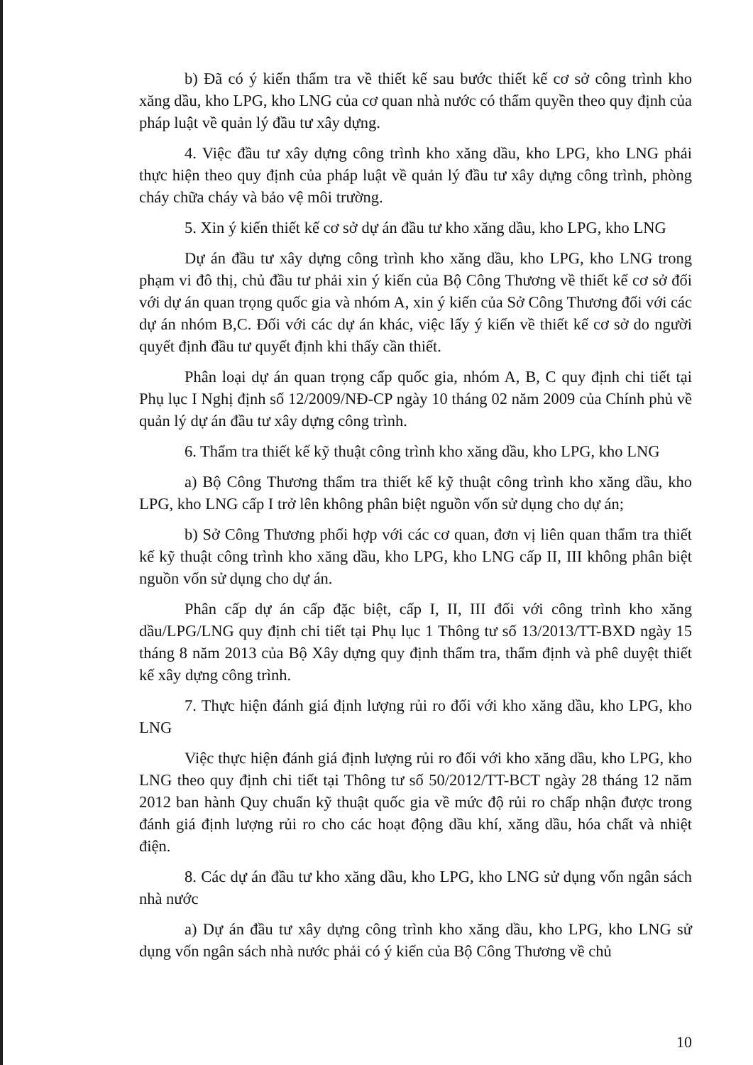b) Đã có ý kiến thẩm tra về thiết kế sau bước thiết kế cơ sở công trình kho xăng dầu, kho LPG, kho LNG của cơ quan nhà nước có thẩm quyền theo quy định của pháp luật về quản lý đầu tư xây dựng.
4. Việc đầu tư xây dựng công trình kho xăng dầu, kho LPG, kho LNG phải thực hiện theo quy định của pháp luật về quản lý đầu tư xây dựng công trình, phòng cháy chữa cháy và bảo vệ môi trường.
5. Xin ý kiến thiết kế cơ sở dự án đầu tư kho xăng dầu, kho LPG, kho LNG
Dự án đầu tư xây dựng công trình kho xăng dầu, kho LPG, kho LNG trong phạm vi đô thị, chủ đầu tư phải xin ý kiến của Bộ Công Thương về thiết kế cơ sở đối với dự án quan trọng quốc gia và nhóm A, xin ý kiến của Sở Công Thương đối với các dự án nhóm B,C. Đối với các dự án khác, việc lấy ý kiến về thiết kế cơ sở do người quyết định đầu tư quyết định khi thấy cần thiết.
Phân loại dự án quan trọng cấp quốc gia, nhóm A, B, C quy định chi tiết tại Phụ lục I Nghị định số 12/2009/NĐ-CP ngày 10 tháng 02 năm 2009 của Chính phủ về quản lý dự án đầu tư xây dựng công trình.
6. Thẩm tra thiết kế kỹ thuật công trình kho xăng dầu, kho LPG, kho LNG
a) Bộ Công Thương thẩm tra thiết kế kỹ thuật công trình kho xăng dầu, kho LPG, kho LNG cấp I trở lên không phân biệt nguồn vốn sử dụng cho dự án;
b) Sở Công Thương phối hợp với các cơ quan, đơn vị liên quan thẩm tra thiết kế kỹ thuật công trình kho xăng dầu, kho LPG, kho LNG cấp II, III không phân biệt nguồn vốn sử dụng cho dự án.
Phân cấp dự án cấp đặc biệt, cấp I, II, III đối với công trình kho xăng dầu/LPG/LNG quy định chi tiết tại Phụ lục 1 Thông tư số 13/2013/TT-BXD ngày 15 tháng 8 năm 2013 của Bộ Xây dựng quy định thẩm tra, thẩm định và phê duyệt thiết kế xây dựng công trình.
7. Thực hiện đánh giá định lượng rủi ro đối với kho xăng dầu, kho LPG, kho LNG
Việc thực hiện đánh giá định lượng rủi ro đối với kho xăng dầu, kho LPG, kho LNG theo quy định chi tiết tại Thông tư số 50/2012/TT-BCT ngày 28 tháng 12 năm 2012 ban hành Quy chuẩn kỹ thuật quốc gia về mức độ rủi ro chấp nhận được trong đánh giá định lượng rủi ro cho các hoạt động dầu khí, xăng dầu, hóa chất và nhiệt điện.
8. Các dự án đầu tư kho xăng dầu, kho LPG, kho LNG sử dụng vốn ngân sách nhà nước
a) Dự án đầu tư xây dựng công trình kho xăng dầu, kho LPG, kho LNG sử dụng vốn ngân sách nhà nước phải có ý kiến của Bộ Công Thương về chủ
10